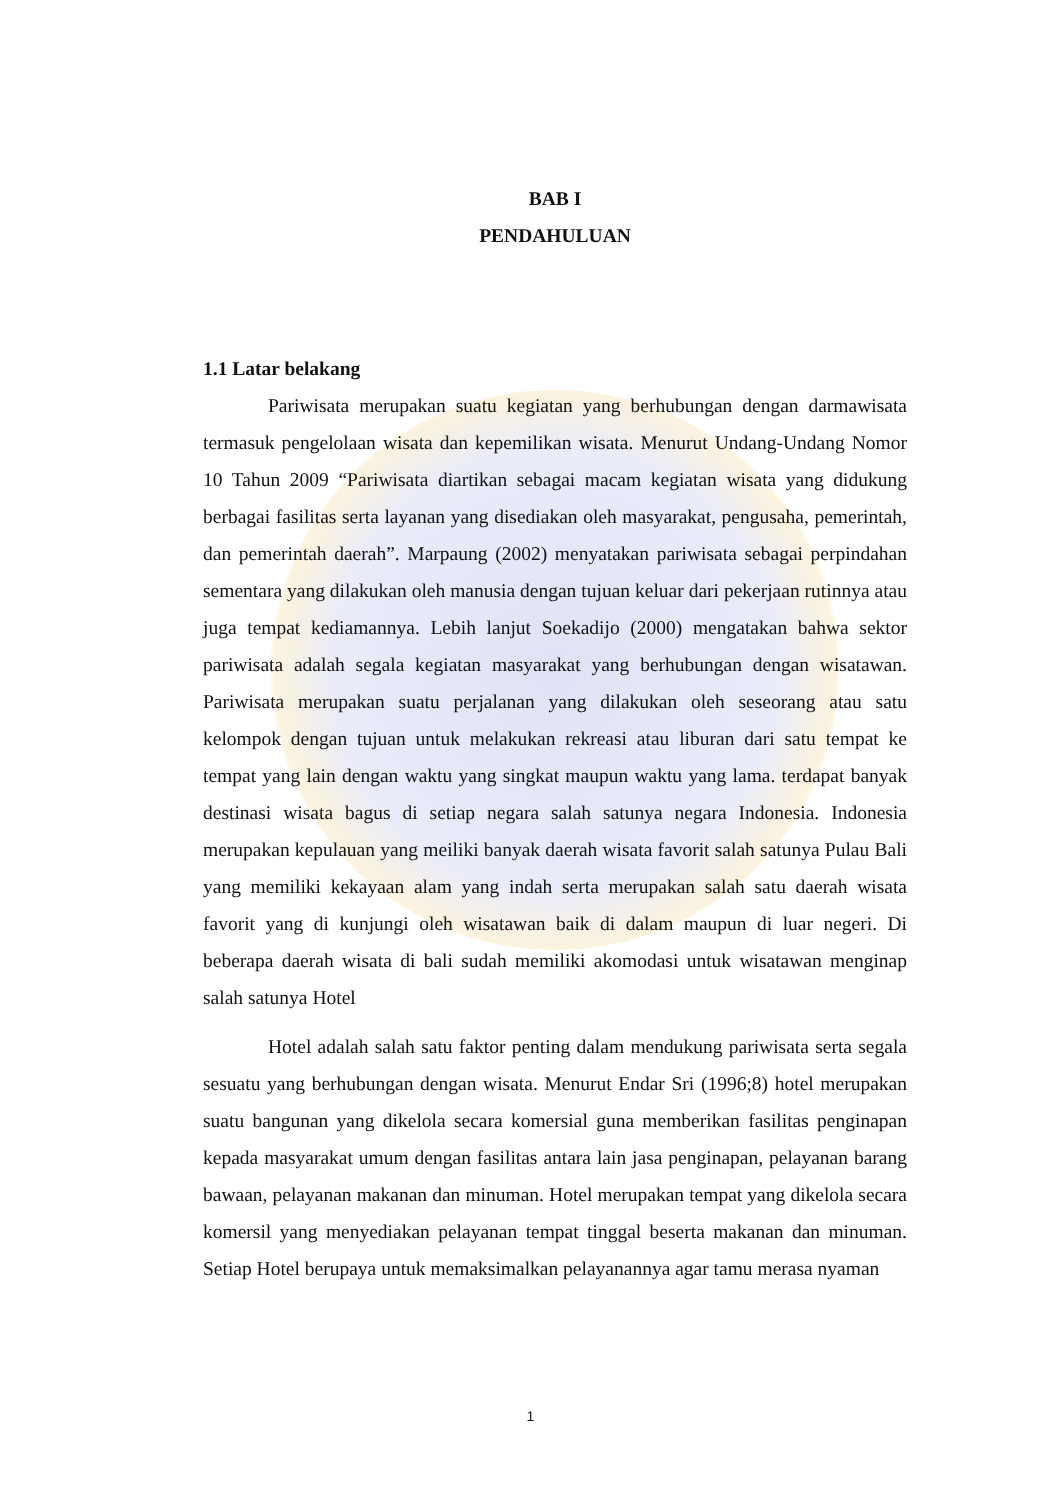BAB I
PENDAHULUAN
1.1 Latar belakang
Pariwisata merupakan suatu kegiatan yang berhubungan dengan darmawisata termasuk pengelolaan wisata dan kepemilikan wisata. Menurut Undang-Undang Nomor 10 Tahun 2009 “Pariwisata diartikan sebagai macam kegiatan wisata yang didukung berbagai fasilitas serta layanan yang disediakan oleh masyarakat, pengusaha, pemerintah, dan pemerintah daerah”. Marpaung (2002) menyatakan pariwisata sebagai perpindahan sementara yang dilakukan oleh manusia dengan tujuan keluar dari pekerjaan rutinnya atau juga tempat kediamannya. Lebih lanjut Soekadijo (2000) mengatakan bahwa sektor pariwisata adalah segala kegiatan masyarakat yang berhubungan dengan wisatawan. Pariwisata merupakan suatu perjalanan yang dilakukan oleh seseorang atau satu kelompok dengan tujuan untuk melakukan rekreasi atau liburan dari satu tempat ke tempat yang lain dengan waktu yang singkat maupun waktu yang lama. terdapat banyak destinasi wisata bagus di setiap negara salah satunya negara Indonesia. Indonesia merupakan kepulauan yang meiliki banyak daerah wisata favorit salah satunya Pulau Bali yang memiliki kekayaan alam yang indah serta merupakan salah satu daerah wisata favorit yang di kunjungi oleh wisatawan baik di dalam maupun di luar negeri. Di beberapa daerah wisata di bali sudah memiliki akomodasi untuk wisatawan menginap salah satunya Hotel
Hotel adalah salah satu faktor penting dalam mendukung pariwisata serta segala sesuatu yang berhubungan dengan wisata. Menurut Endar Sri (1996;8) hotel merupakan suatu bangunan yang dikelola secara komersial guna memberikan fasilitas penginapan kepada masyarakat umum dengan fasilitas antara lain jasa penginapan, pelayanan barang bawaan, pelayanan makanan dan minuman. Hotel merupakan tempat yang dikelola secara komersil yang menyediakan pelayanan tempat tinggal beserta makanan dan minuman. Setiap Hotel berupaya untuk memaksimalkan pelayanannya agar tamu merasa nyaman
1